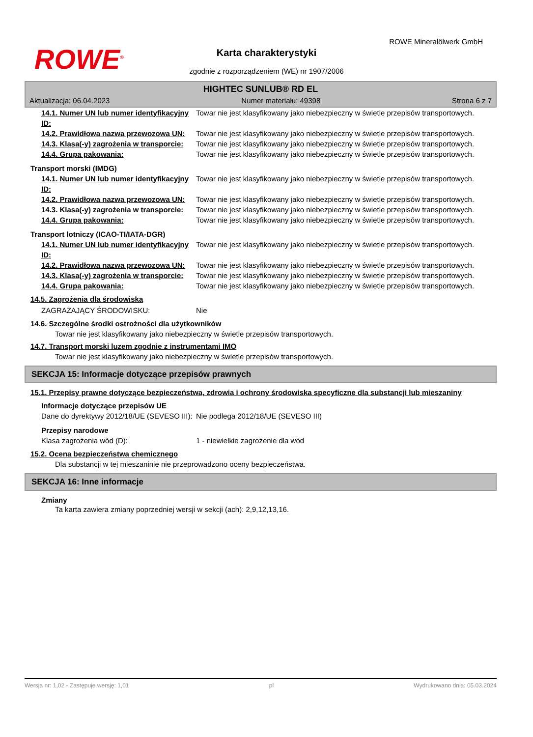ROWE<sup>®</sup>
ROWE Mineralölwerk GmbH
Karta charakterystyki
zgodnie z rozporządzeniem (WE) nr 1907/2006
HIGHTEC SUNLUB® RD EL
Aktualizacja: 06.04.2023 Numer materiału: 49398 Strona 6 z 7
| 14.1. Numer UN lub numer identyfikacyjny ID: | Towar nie jest klasyfikowany jako niebezpieczny w świetle przepisów transportowych. |
| 14.2. Prawidłowa nazwa przewozowa UN: | Towar nie jest klasyfikowany jako niebezpieczny w świetle przepisów transportowych. |
| 14.3. Klasa(-y) zagrożenia w transporcie: | Towar nie jest klasyfikowany jako niebezpieczny w świetle przepisów transportowych. |
| 14.4. Grupa pakowania: | Towar nie jest klasyfikowany jako niebezpieczny w świetle przepisów transportowych. |
Transport morski (IMDG)
| 14.1. Numer UN lub numer identyfikacyjny ID: | Towar nie jest klasyfikowany jako niebezpieczny w świetle przepisów transportowych. |
| 14.2. Prawidłowa nazwa przewozowa UN: | Towar nie jest klasyfikowany jako niebezpieczny w świetle przepisów transportowych. |
| 14.3. Klasa(-y) zagrożenia w transporcie: | Towar nie jest klasyfikowany jako niebezpieczny w świetle przepisów transportowych. |
| 14.4. Grupa pakowania: | Towar nie jest klasyfikowany jako niebezpieczny w świetle przepisów transportowych. |
Transport lotniczy (ICAO-TI/IATA-DGR)
| 14.1. Numer UN lub numer identyfikacyjny ID: | Towar nie jest klasyfikowany jako niebezpieczny w świetle przepisów transportowych. |
| 14.2. Prawidłowa nazwa przewozowa UN: | Towar nie jest klasyfikowany jako niebezpieczny w świetle przepisów transportowych. |
| 14.3. Klasa(-y) zagrożenia w transporcie: | Towar nie jest klasyfikowany jako niebezpieczny w świetle przepisów transportowych. |
| 14.4. Grupa pakowania: | Towar nie jest klasyfikowany jako niebezpieczny w świetle przepisów transportowych. |
14.5. Zagrożenia dla środowiska
| ZAGRAŻAJĄCY ŚRODOWISKU: | Nie |
14.6. Szczególne środki ostrożności dla użytkowników
Towar nie jest klasyfikowany jako niebezpieczny w świetle przepisów transportowych.
14.7. Transport morski luzem zgodnie z instrumentami IMO
Towar nie jest klasyfikowany jako niebezpieczny w świetle przepisów transportowych.
SEKCJA 15: Informacje dotyczące przepisów prawnych
15.1. Przepisy prawne dotyczące bezpieczeństwa, zdrowia i ochrony środowiska specyficzne dla substancji lub mieszaniny
Informacje dotyczące przepisów UE
| Dane do dyrektywy 2012/18/UE (SEVESO III): | Nie podlega 2012/18/UE (SEVESO III) |
Przepisy narodowe
| Klasa zagrożenia wód (D): | 1 - niewielkie zagrożenie dla wód |
15.2. Ocena bezpieczeństwa chemicznego
Dla substancji w tej mieszaninie nie przeprowadzono oceny bezpieczeństwa.
SEKCJA 16: Inne informacje
Zmiany
Ta karta zawiera zmiany poprzedniej wersji w sekcji (ach): 2,9,12,13,16.
Wersja nr: 1,02 - Zastępuje wersję: 1,01 pl Wydrukowano dnia: 05.03.2024